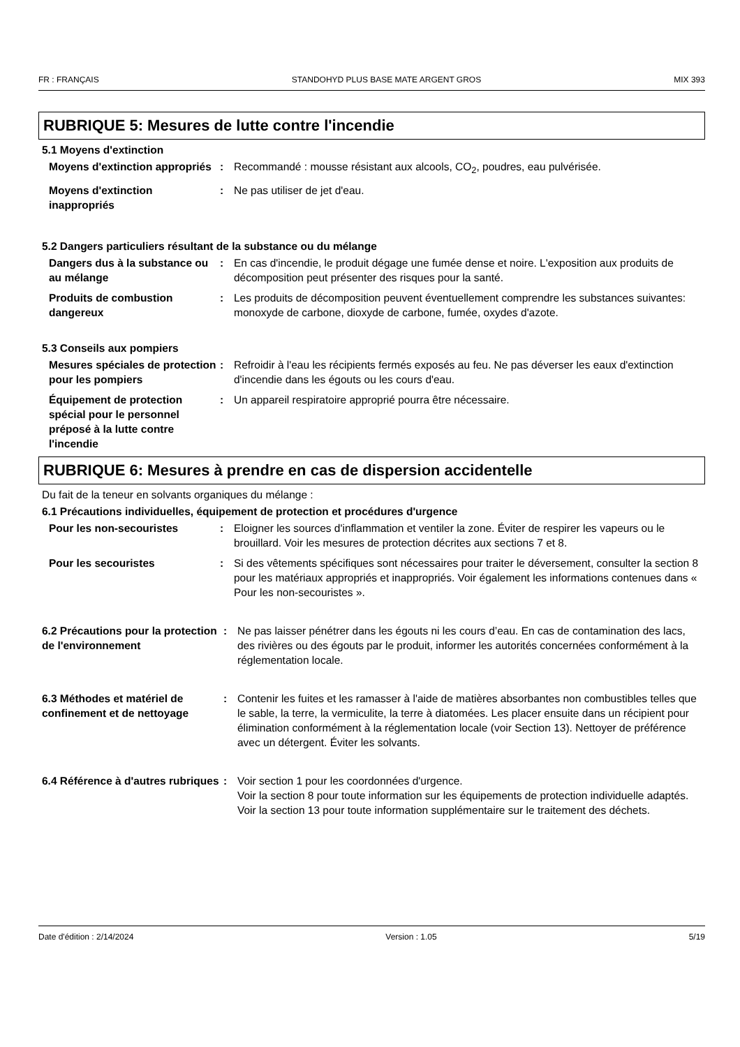FR : FRANÇAIS STANDOHYD PLUS BASE MATE ARGENT GROS MIX 393
RUBRIQUE 5: Mesures de lutte contre l'incendie
5.1 Moyens d'extinction
Moyens d'extinction appropriés
: Recommandé : mousse résistant aux alcools, CO<sub>2</sub>, poudres, eau pulvérisée.
Moyens d'extinction inappropriés
: Ne pas utiliser de jet d'eau.
5.2 Dangers particuliers résultant de la substance ou du mélange
Dangers dus à la substance ou au mélange
: En cas d'incendie, le produit dégage une fumée dense et noire. L'exposition aux produits de décomposition peut présenter des risques pour la santé.
Produits de combustion dangereux
: Les produits de décomposition peuvent éventuellement comprendre les substances suivantes: monoxyde de carbone, dioxyde de carbone, fumée, oxydes d'azote.
5.3 Conseils aux pompiers
Mesures spéciales de protection pour les pompiers
: Refroidir à l'eau les récipients fermés exposés au feu. Ne pas déverser les eaux d'extinction d'incendie dans les égouts ou les cours d'eau.
Équipement de protection spécial pour le personnel préposé à la lutte contre l'incendie
: Un appareil respiratoire approprié pourra être nécessaire.
RUBRIQUE 6: Mesures à prendre en cas de dispersion accidentelle
Du fait de la teneur en solvants organiques du mélange :
6.1 Précautions individuelles, équipement de protection et procédures d'urgence
Pour les non-secouristes : Eloigner les sources d'inflammation et ventiler la zone. Éviter de respirer les vapeurs ou le brouillard. Voir les mesures de protection décrites aux sections 7 et 8.
Pour les secouristes : Si des vêtements spécifiques sont nécessaires pour traiter le déversement, consulter la section 8 pour les matériaux appropriés et inappropriés. Voir également les informations contenues dans « Pour les non-secouristes ».
6.2 Précautions pour la protection de l'environnement
: Ne pas laisser pénétrer dans les égouts ni les cours d’eau. En cas de contamination des lacs, des rivières ou des égouts par le produit, informer les autorités concernées conformément à la réglementation locale.
6.3 Méthodes et matériel de confinement et de nettoyage
: Contenir les fuites et les ramasser à l'aide de matières absorbantes non combustibles telles que le sable, la terre, la vermiculite, la terre à diatomées. Les placer ensuite dans un récipient pour élimination conformément à la réglementation locale (voir Section 13). Nettoyer de préférence avec un détergent. Éviter les solvants.
6.4 Référence à d'autres rubriques
: Voir section 1 pour les coordonnées d'urgence.
Voir la section 8 pour toute information sur les équipements de protection individuelle adaptés.
Voir la section 13 pour toute information supplémentaire sur le traitement des déchets.
Date d'édition : 2/14/2024 Version : 1.05 5/19